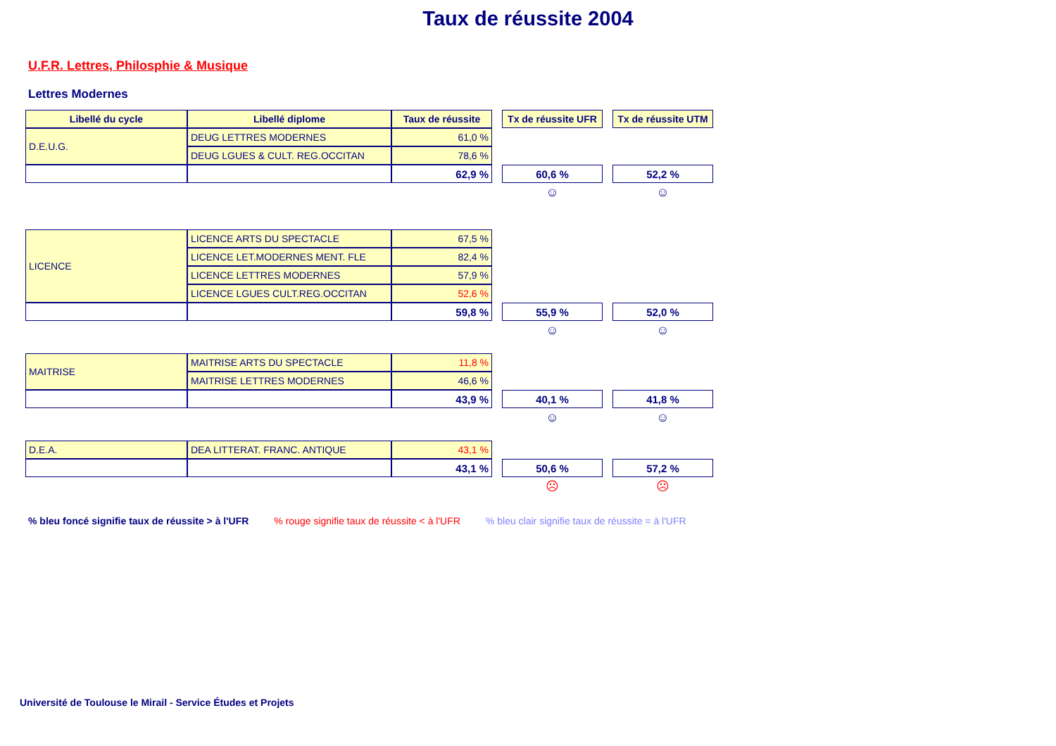Taux de réussite 2004
U.F.R. Lettres, Philosphie & Musique
Lettres Modernes
| Libellé du cycle | Libellé diplome | Taux de réussite | | Tx de réussite UFR | | Tx de réussite UTM |
| D.E.U.G. | DEUG LETTRES MODERNES | 61,0 % | | | | |
| | DEUG LGUES & CULT. REG.OCCITAN | 78,6 % | | | | |
| | | 62,9 % | | 60,6 % | | 52,2 % |
| | | | | ☺ | | ☺ |
| LICENCE | LICENCE ARTS DU SPECTACLE | 67,5 % | | | | |
| | LICENCE LET.MODERNES MENT. FLE | 82,4 % | | | | |
| | LICENCE LETTRES MODERNES | 57,9 % | | | | |
| | LICENCE LGUES CULT.REG.OCCITAN | 52,6 % | | | | |
| | | 59,8 % | | 55,9 % | | 52,0 % |
| | | | | ☺ | | ☺ |
| MAITRISE | MAITRISE ARTS DU SPECTACLE | 11,8 % | | | | |
| | MAITRISE LETTRES MODERNES | 46,6 % | | | | |
| | | 43,9 % | | 40,1 % | | 41,8 % |
| | | | | ☺ | | ☺ |
| D.E.A. | DEA LITTERAT. FRANC. ANTIQUE | 43,1 % | | | | |
| | | 43,1 % | | 50,6 % | | 57,2 % |
| | | | | ☹ | | ☹ |
% bleu foncé signifie taux de réussite > à l'UFR % rouge signifie taux de réussite < à l'UFR % bleu clair signifie taux de réussite = à l'UFR
Université de Toulouse le Mirail - Service Études et Projets